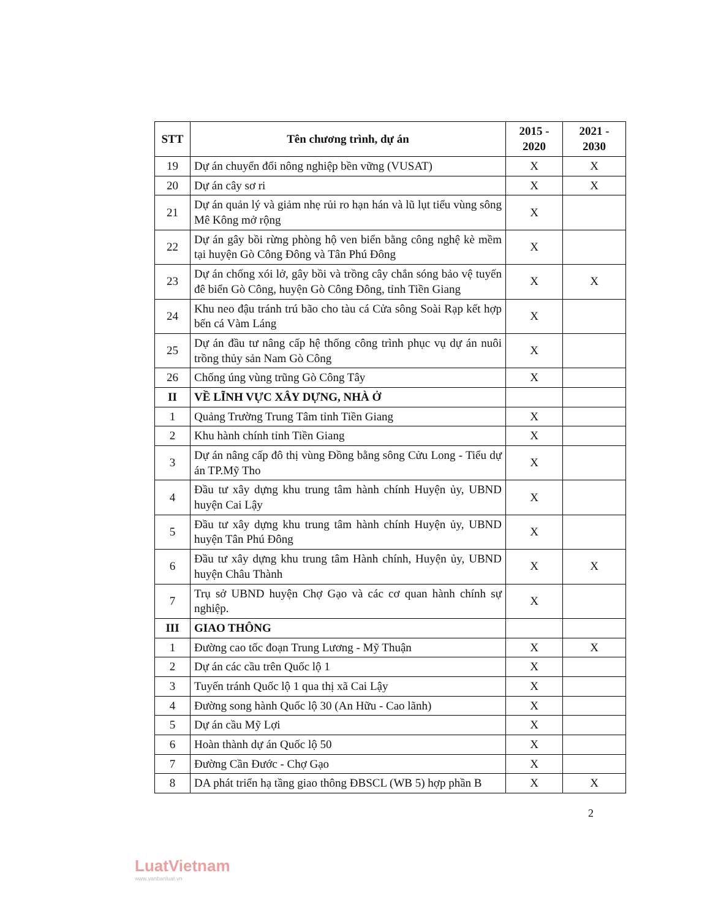| STT | Tên chương trình, dự án | 2015 - 2020 | 2021 - 2030 |
| --- | --- | --- | --- |
| 19 | Dự án chuyển đổi nông nghiệp bền vững (VUSAT) | X | X |
| 20 | Dự án cây sơ ri | X | X |
| 21 | Dự án quản lý và giảm nhẹ rủi ro hạn hán và lũ lụt tiểu vùng sông Mê Kông mở rộng | X | |
| 22 | Dự án gây bồi rừng phòng hộ ven biển bằng công nghệ kè mềm tại huyện Gò Công Đông và Tân Phú Đông | X | |
| 23 | Dự án chống xói lở, gây bồi và trồng cây chắn sóng bảo vệ tuyến đê biển Gò Công, huyện Gò Công Đông, tỉnh Tiền Giang | X | X |
| 24 | Khu neo đậu tránh trú bão cho tàu cá Cửa sông Soài Rạp kết hợp bến cá Vàm Láng | X | |
| 25 | Dự án đầu tư nâng cấp hệ thống công trình phục vụ dự án nuôi trồng thủy sản Nam Gò Công | X | |
| 26 | Chống úng vùng trũng Gò Công Tây | X | |
| II | VỀ LĨNH VỰC XÂY DỰNG, NHÀ Ở | | |
| 1 | Quảng Trường Trung Tâm tỉnh Tiền Giang | X | |
| 2 | Khu hành chính tỉnh Tiền Giang | X | |
| 3 | Dự án nâng cấp đô thị vùng Đồng bằng sông Cửu Long - Tiểu dự án TP.Mỹ Tho | X | |
| 4 | Đầu tư xây dựng khu trung tâm hành chính Huyện ủy, UBND huyện Cai Lậy | X | |
| 5 | Đầu tư xây dựng khu trung tâm hành chính Huyện ủy, UBND huyện Tân Phú Đông | X | |
| 6 | Đầu tư xây dựng khu trung tâm Hành chính, Huyện ủy, UBND huyện Châu Thành | X | X |
| 7 | Trụ sở UBND huyện Chợ Gạo và các cơ quan hành chính sự nghiệp. | X | |
| III | GIAO THÔNG | | |
| 1 | Đường cao tốc đoạn Trung Lương - Mỹ Thuận | X | X |
| 2 | Dự án các cầu trên Quốc lộ 1 | X | |
| 3 | Tuyến tránh Quốc lộ 1 qua thị xã Cai Lậy | X | |
| 4 | Đường song hành Quốc lộ 30 (An Hữu - Cao lãnh) | X | |
| 5 | Dự án cầu Mỹ Lợi | X | |
| 6 | Hoàn thành dự án Quốc lộ 50 | X | |
| 7 | Đường Cần Đước - Chợ Gạo | X | |
| 8 | DA phát triển hạ tầng giao thông ĐBSCL (WB 5) hợp phần B | X | X |
2
LuatVietnam
www.vanbanluat.vn